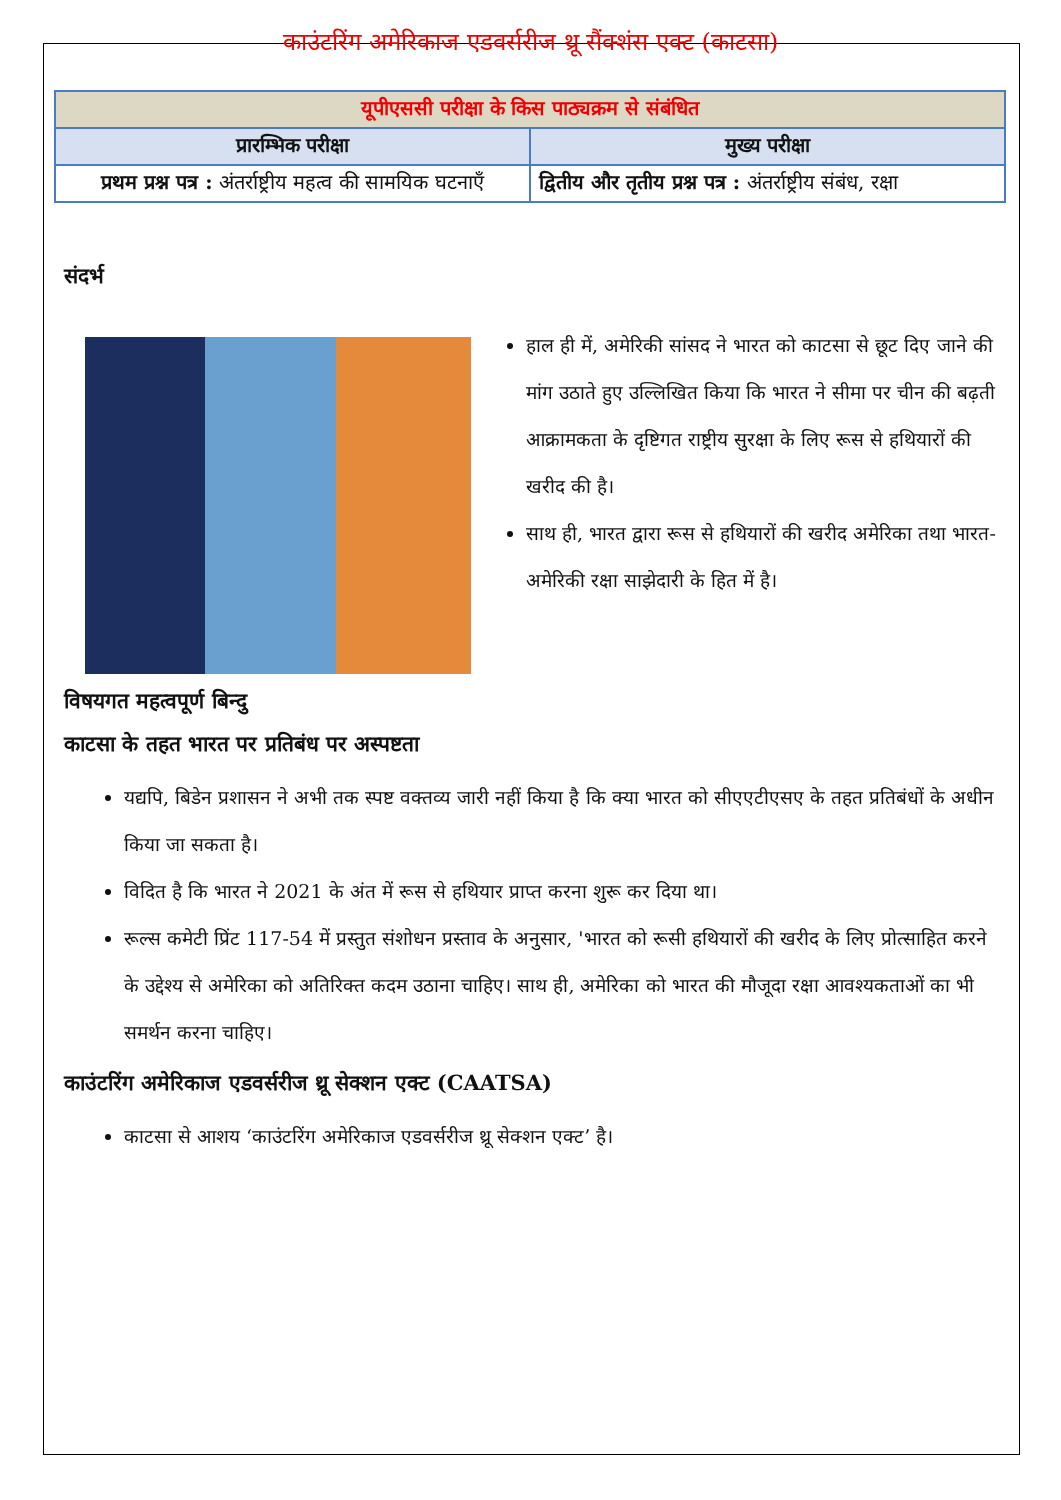काउंटरिंग अमेरिकाज एडवर्सरीज थ्रू सैंक्शंस एक्ट (काटसा)
| यूपीएससी परीक्षा के किस पाठ्यक्रम से संबंधित | |
| --- | --- |
| प्रारम्भिक परीक्षा | मुख्य परीक्षा |
| प्रथम प्रश्न पत्र : अंतर्राष्ट्रीय महत्व की सामयिक घटनाएँ | द्वितीय और तृतीय प्रश्न पत्र : अंतर्राष्ट्रीय संबंध, रक्षा |
संदर्भ
हाल ही में, अमेरिकी सांसद ने भारत को काटसा से छूट दिए जाने की मांग उठाते हुए उल्लिखित किया कि भारत ने सीमा पर चीन की बढ़ती आक्रामकता के दृष्टिगत राष्ट्रीय सुरक्षा के लिए रूस से हथियारों की खरीद की है।
साथ ही, भारत द्वारा रूस से हथियारों की खरीद अमेरिका तथा भारत-अमेरिकी रक्षा साझेदारी के हित में है।
विषयगत महत्वपूर्ण बिन्दु
काटसा के तहत भारत पर प्रतिबंध पर अस्पष्टता
यद्यपि, बिडेन प्रशासन ने अभी तक स्पष्ट वक्तव्य जारी नहीं किया है कि क्या भारत को सीएएटीएसए के तहत प्रतिबंधों के अधीन किया जा सकता है।
विदित है कि भारत ने 2021 के अंत में रूस से हथियार प्राप्त करना शुरू कर दिया था।
रूल्स कमेटी प्रिंट 117-54 में प्रस्तुत संशोधन प्रस्ताव के अनुसार, 'भारत को रूसी हथियारों की खरीद के लिए प्रोत्साहित करने के उद्देश्य से अमेरिका को अतिरिक्त कदम उठाना चाहिए। साथ ही, अमेरिका को भारत की मौजूदा रक्षा आवश्यकताओं का भी समर्थन करना चाहिए।
काउंटरिंग अमेरिकाज एडवर्सरीज थ्रू सेक्शन एक्ट (CAATSA)
काटसा से आशय ‘काउंटरिंग अमेरिकाज एडवर्सरीज थ्रू सेक्शन एक्ट’ है।